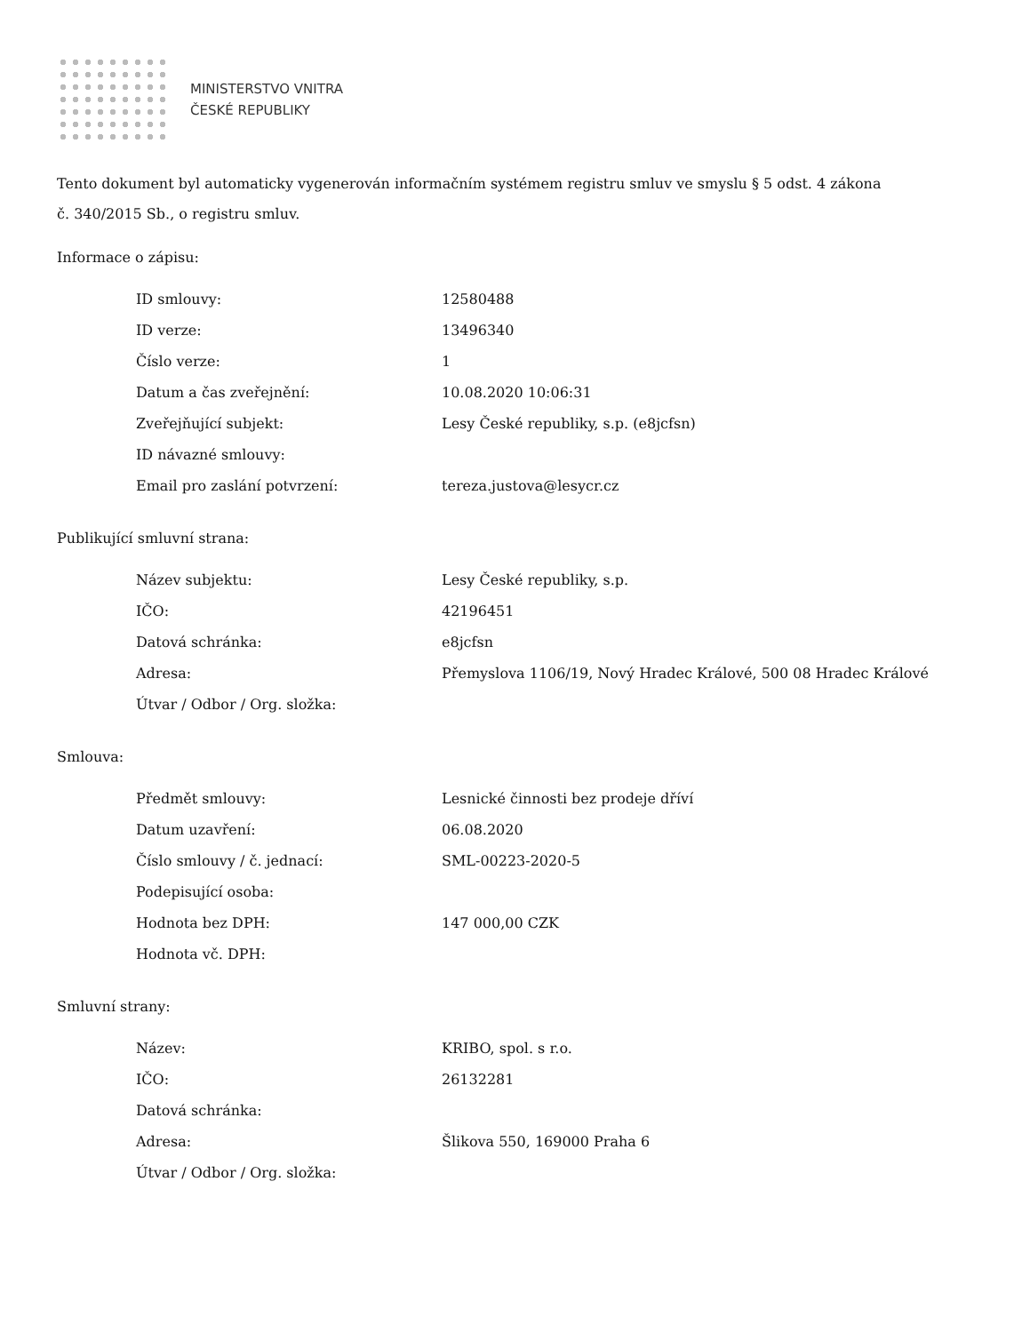MINISTERSTVO VNITRA
ČESKÉ REPUBLIKY
Tento dokument byl automaticky vygenerován informačním systémem registru smluv ve smyslu § 5 odst. 4 zákona
č. 340/2015 Sb., o registru smluv.
Informace o zápisu:
| ID smlouvy: | 12580488 |
| ID verze: | 13496340 |
| Číslo verze: | 1 |
| Datum a čas zveřejnění: | 10.08.2020 10:06:31 |
| Zveřejňující subjekt: | Lesy České republiky, s.p. (e8jcfsn) |
| ID návazné smlouvy: | |
| Email pro zaslání potvrzení: | tereza.justova@lesycr.cz |
Publikující smluvní strana:
| Název subjektu: | Lesy České republiky, s.p. |
| IČO: | 42196451 |
| Datová schránka: | e8jcfsn |
| Adresa: | Přemyslova 1106/19, Nový Hradec Králové, 500 08 Hradec Králové |
| Útvar / Odbor / Org. složka: | |
Smlouva:
| Předmět smlouvy: | Lesnické činnosti bez prodeje dříví |
| Datum uzavření: | 06.08.2020 |
| Číslo smlouvy / č. jednací: | SML-00223-2020-5 |
| Podepisující osoba: | |
| Hodnota bez DPH: | 147 000,00 CZK |
| Hodnota vč. DPH: | |
Smluvní strany:
| Název: | KRIBO, spol. s r.o. |
| IČO: | 26132281 |
| Datová schránka: | |
| Adresa: | Šlikova 550, 169000 Praha 6 |
| Útvar / Odbor / Org. složka: | |